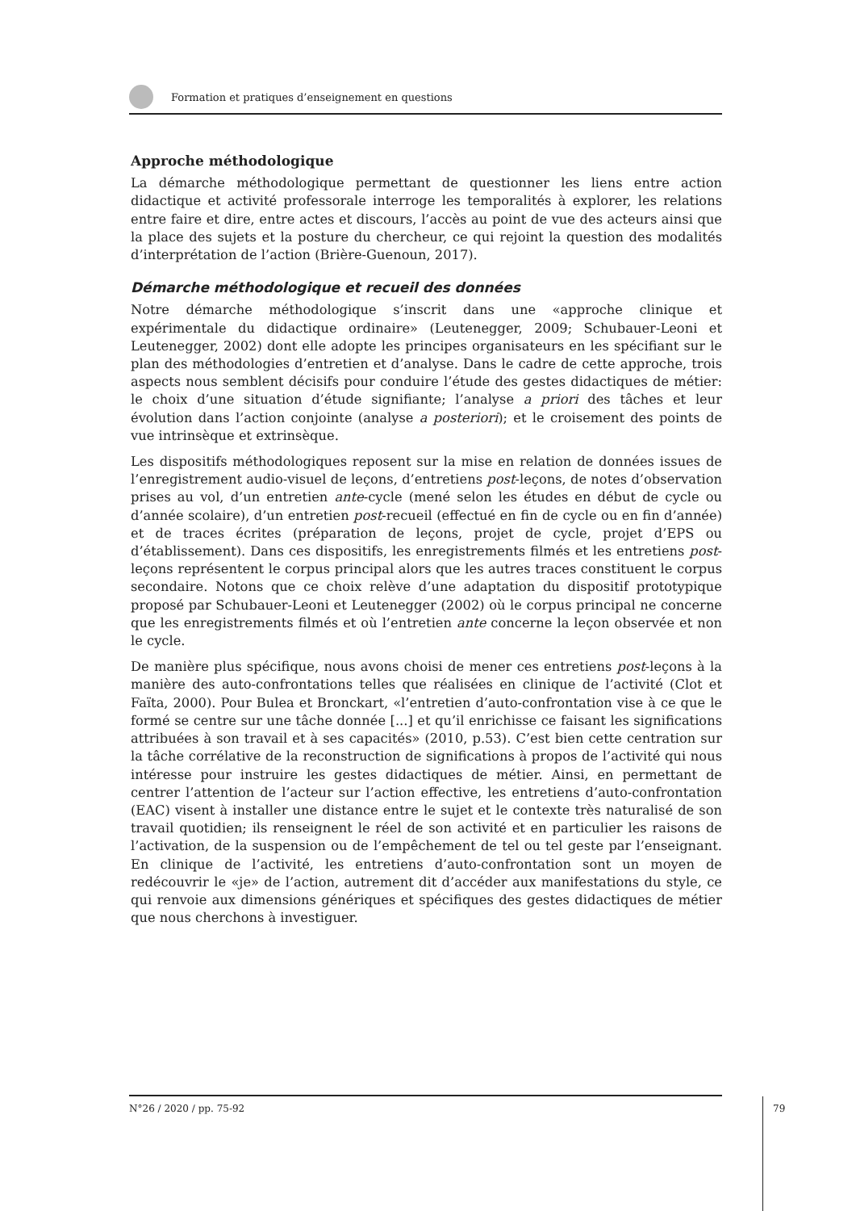Formation et pratiques d’enseignement en questions
Approche méthodologique
La démarche méthodologique permettant de questionner les liens entre action didactique et activité professorale interroge les temporalités à explorer, les relations entre faire et dire, entre actes et discours, l’accès au point de vue des acteurs ainsi que la place des sujets et la posture du chercheur, ce qui rejoint la question des modalités d’interprétation de l’action (Brière-Guenoun, 2017).
Démarche méthodologique et recueil des données
Notre démarche méthodologique s’inscrit dans une «approche clinique et expérimentale du didactique ordinaire» (Leutenegger, 2009; Schubauer-Leoni et Leutenegger, 2002) dont elle adopte les principes organisateurs en les spécifiant sur le plan des méthodologies d’entretien et d’analyse. Dans le cadre de cette approche, trois aspects nous semblent décisifs pour conduire l’étude des gestes didactiques de métier: le choix d’une situation d’étude signifiante; l’analyse a priori des tâches et leur évolution dans l’action conjointe (analyse a posteriori); et le croisement des points de vue intrinsèque et extrinsèque.
Les dispositifs méthodologiques reposent sur la mise en relation de données issues de l’enregistrement audio-visuel de leçons, d’entretiens post-leçons, de notes d’observation prises au vol, d’un entretien ante-cycle (mené selon les études en début de cycle ou d’année scolaire), d’un entretien post-recueil (effectué en fin de cycle ou en fin d’année) et de traces écrites (préparation de leçons, projet de cycle, projet d’EPS ou d’établissement). Dans ces dispositifs, les enregistrements filmés et les entretiens post-leçons représentent le corpus principal alors que les autres traces constituent le corpus secondaire. Notons que ce choix relève d’une adaptation du dispositif prototypique proposé par Schubauer-Leoni et Leutenegger (2002) où le corpus principal ne concerne que les enregistrements filmés et où l’entretien ante concerne la leçon observée et non le cycle.
De manière plus spécifique, nous avons choisi de mener ces entretiens post-leçons à la manière des auto-confrontations telles que réalisées en clinique de l’activité (Clot et Faïta, 2000). Pour Bulea et Bronckart, «l’entretien d’auto-confrontation vise à ce que le formé se centre sur une tâche donnée [...] et qu’il enrichisse ce faisant les significations attribuées à son travail et à ses capacités» (2010, p.53). C’est bien cette centration sur la tâche corrélative de la reconstruction de significations à propos de l’activité qui nous intéresse pour instruire les gestes didactiques de métier. Ainsi, en permettant de centrer l’attention de l’acteur sur l’action effective, les entretiens d’auto-confrontation (EAC) visent à installer une distance entre le sujet et le contexte très naturalisé de son travail quotidien; ils renseignent le réel de son activité et en particulier les raisons de l’activation, de la suspension ou de l’empêchement de tel ou tel geste par l’enseignant. En clinique de l’activité, les entretiens d’auto-confrontation sont un moyen de redécouvrir le «je» de l’action, autrement dit d’accéder aux manifestations du style, ce qui renvoie aux dimensions génériques et spécifiques des gestes didactiques de métier que nous cherchons à investiguer.
N°26 / 2020 / pp. 75-92
79